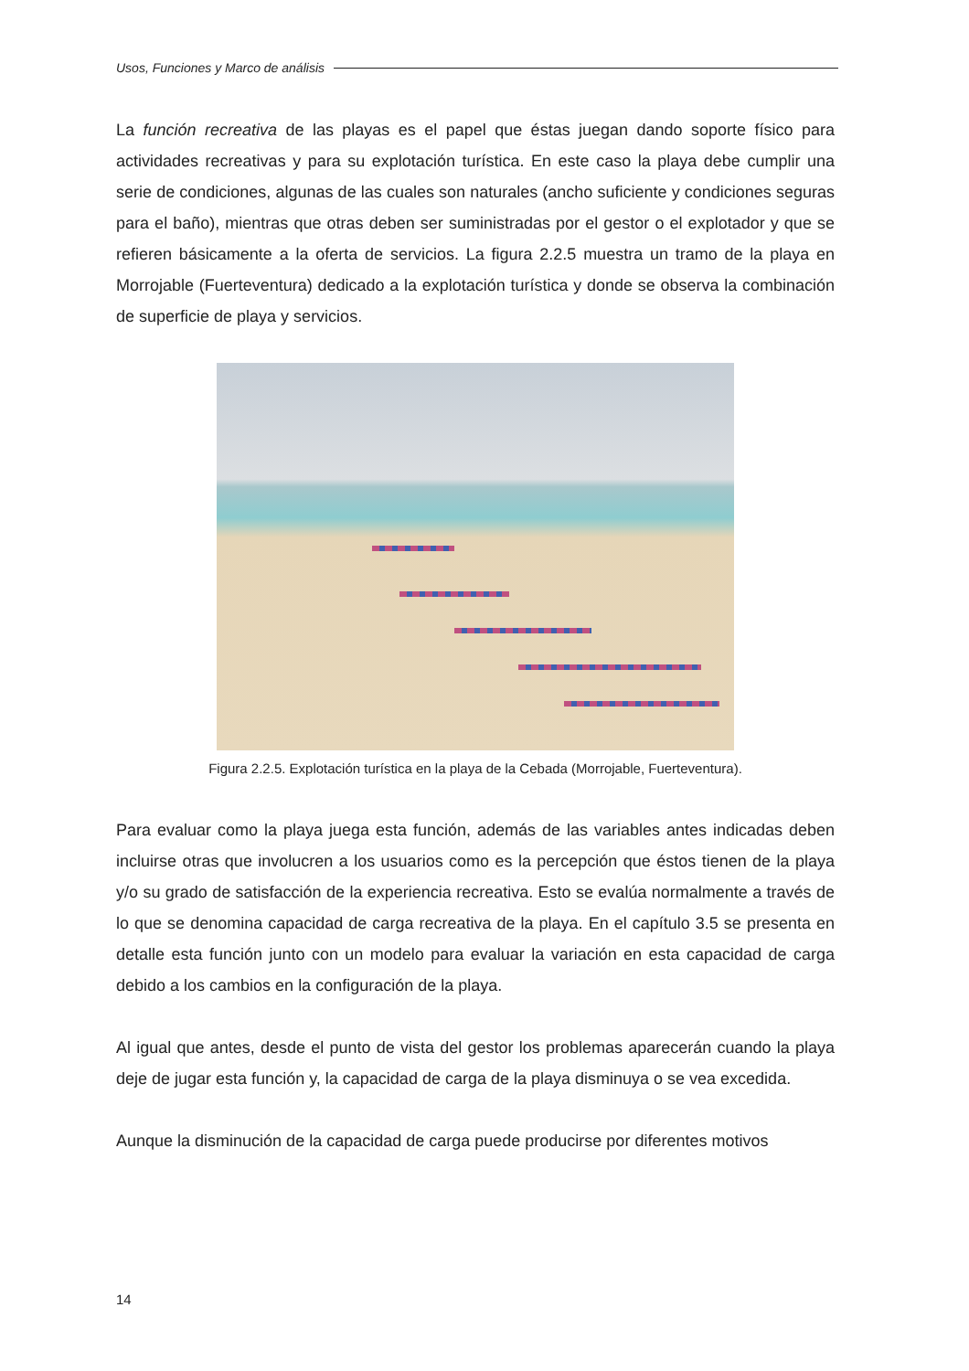Usos, Funciones y Marco de análisis
La función recreativa de las playas es el papel que éstas juegan dando soporte físico para actividades recreativas y para su explotación turística. En este caso la playa debe cumplir una serie de condiciones, algunas de las cuales son naturales (ancho suficiente y condiciones seguras para el baño), mientras que otras deben ser suministradas por el gestor o el explotador y que se refieren básicamente a la oferta de servicios. La figura 2.2.5 muestra un tramo de la playa en Morrojable (Fuerteventura) dedicado a la explotación turística y donde se observa la combinación de superficie de playa y servicios.
Figura 2.2.5. Explotación turística en la playa de la Cebada (Morrojable, Fuerteventura).
Para evaluar como la playa juega esta función, además de las variables antes indicadas deben incluirse otras que involucren a los usuarios como es la percepción que éstos tienen de la playa y/o su grado de satisfacción de la experiencia recreativa. Esto se evalúa normalmente a través de lo que se denomina capacidad de carga recreativa de la playa. En el capítulo 3.5 se presenta en detalle esta función junto con un modelo para evaluar la variación en esta capacidad de carga debido a los cambios en la configuración de la playa.
Al igual que antes, desde el punto de vista del gestor los problemas aparecerán cuando la playa deje de jugar esta función y, la capacidad de carga de la playa disminuya o se vea excedida.
Aunque la disminución de la capacidad de carga puede producirse por diferentes motivos
14